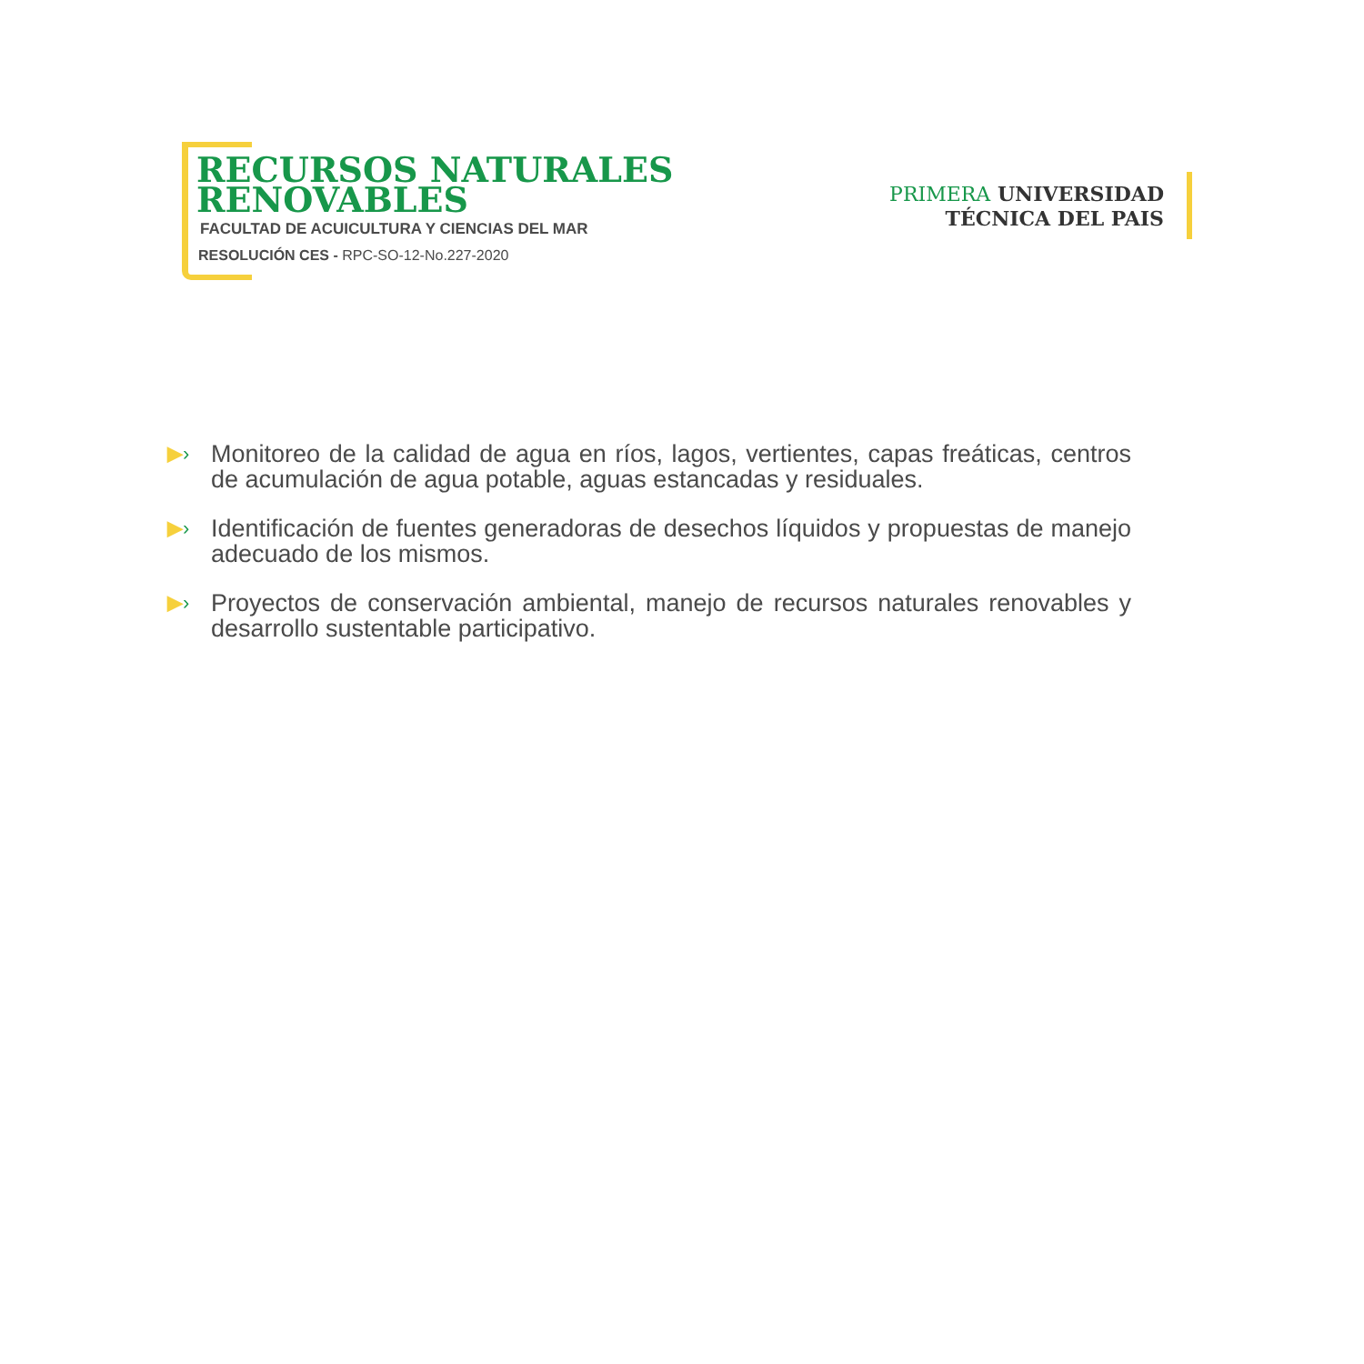RECURSOS NATURALES
RENOVABLES
FACULTAD DE ACUICULTURA Y CIENCIAS DEL MAR
RESOLUCIÓN CES - RPC-SO-12-No.227-2020
PRIMERA UNIVERSIDAD
TÉCNICA DEL PAIS
▶› Monitoreo de la calidad de agua en ríos, lagos, vertientes, capas freáticas, centros de acumulación de agua potable, aguas estancadas y residuales.
▶› Identificación de fuentes generadoras de desechos líquidos y propuestas de manejo adecuado de los mismos.
▶› Proyectos de conservación ambiental, manejo de recursos naturales renovables y desarrollo sustentable participativo.